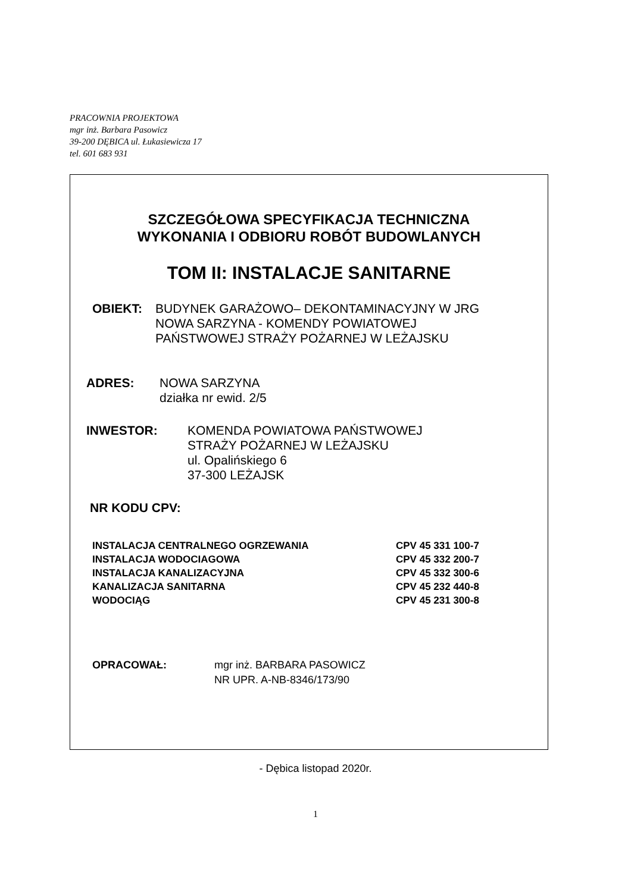PRACOWNIA PROJEKTOWA
mgr inż. Barbara Pasowicz
39-200 DĘBICA ul. Łukasiewicza 17
tel. 601 683 931
SZCZEGÓŁOWA SPECYFIKACJA TECHNICZNA
WYKONANIA I ODBIORU ROBÓT BUDOWLANYCH
TOM II: INSTALACJE SANITARNE
OBIEKT: BUDYNEK GARAŻOWO– DEKONTAMINACYJNY W JRG
NOWA SARZYNA - KOMENDY POWIATOWEJ
PAŃSTWOWEJ STRAŻY POŻARNEJ W LEŻAJSKU
ADRES: NOWA SARZYNA
działka nr ewid. 2/5
INWESTOR: KOMENDA POWIATOWA PAŃSTWOWEJ
STRAŻY POŻARNEJ W LEŻAJSKU
ul. Opalińskiego 6
37-300 LEŻAJSK
NR KODU CPV:
INSTALACJA CENTRALNEGO OGRZEWANIA CPV 45 331 100-7
INSTALACJA WODOCIAGOWA CPV 45 332 200-7
INSTALACJA KANALIZACYJNA CPV 45 332 300-6
KANALIZACJA SANITARNA CPV 45 232 440-8
WODOCIĄG CPV 45 231 300-8
OPRACOWAŁ: mgr inż. BARBARA PASOWICZ
NR UPR. A-NB-8346/173/90
- Dębica listopad 2020r.
1